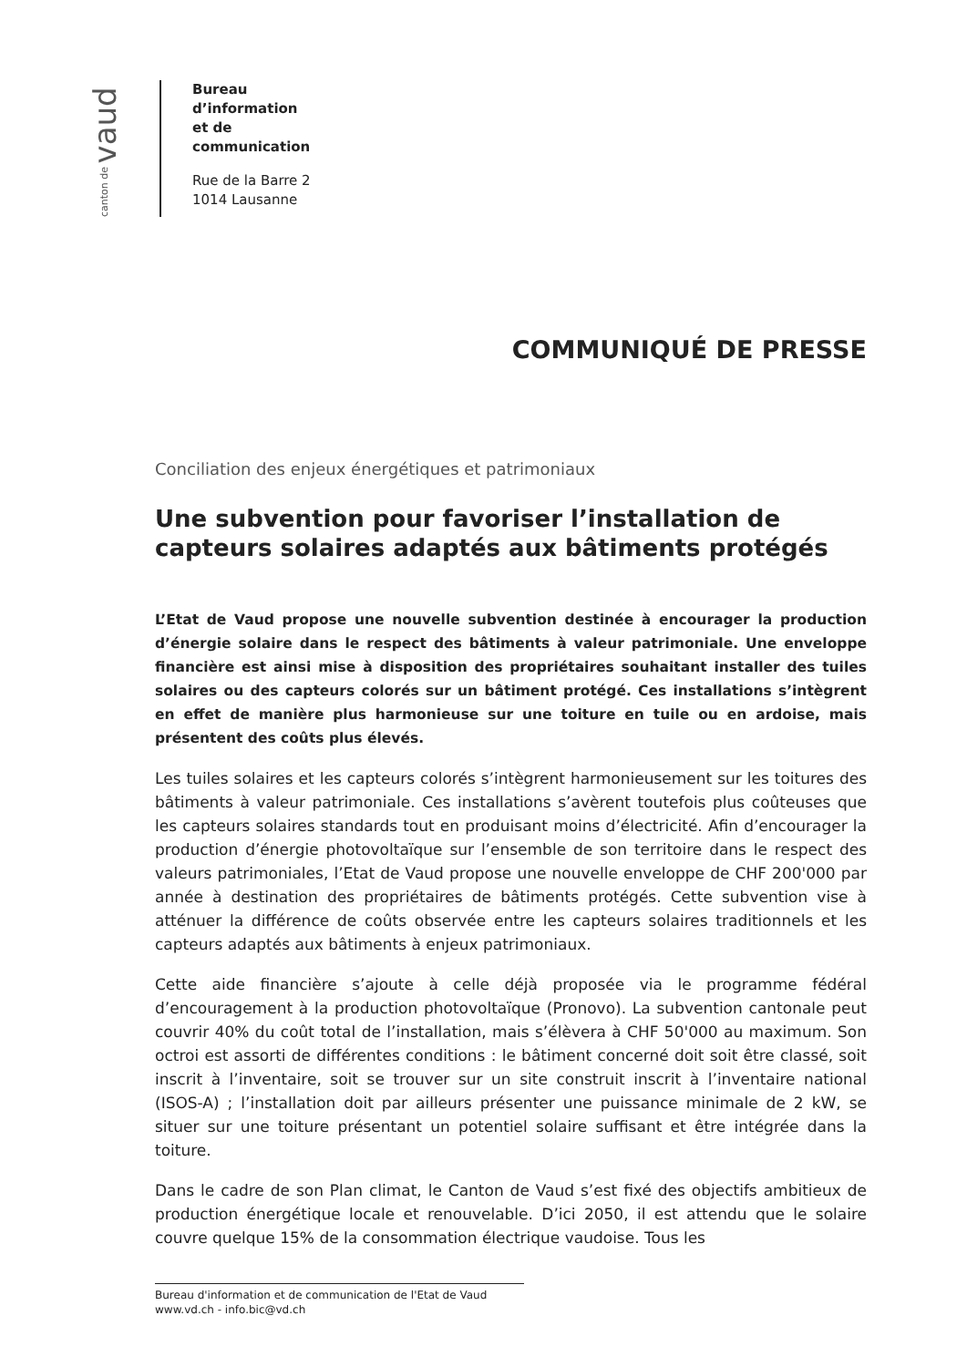canton de vaud
Bureau
d’information
et de
communication
Rue de la Barre 2
1014 Lausanne
COMMUNIQUÉ DE PRESSE
Conciliation des enjeux énergétiques et patrimoniaux
Une subvention pour favoriser l’installation de capteurs solaires adaptés aux bâtiments protégés
L’Etat de Vaud propose une nouvelle subvention destinée à encourager la production d’énergie solaire dans le respect des bâtiments à valeur patrimoniale. Une enveloppe financière est ainsi mise à disposition des propriétaires souhaitant installer des tuiles solaires ou des capteurs colorés sur un bâtiment protégé. Ces installations s’intègrent en effet de manière plus harmonieuse sur une toiture en tuile ou en ardoise, mais présentent des coûts plus élevés.
Les tuiles solaires et les capteurs colorés s’intègrent harmonieusement sur les toitures des bâtiments à valeur patrimoniale. Ces installations s’avèrent toutefois plus coûteuses que les capteurs solaires standards tout en produisant moins d’électricité. Afin d’encourager la production d’énergie photovoltaïque sur l’ensemble de son territoire dans le respect des valeurs patrimoniales, l’Etat de Vaud propose une nouvelle enveloppe de CHF 200'000 par année à destination des propriétaires de bâtiments protégés. Cette subvention vise à atténuer la différence de coûts observée entre les capteurs solaires traditionnels et les capteurs adaptés aux bâtiments à enjeux patrimoniaux.
Cette aide financière s’ajoute à celle déjà proposée via le programme fédéral d’encouragement à la production photovoltaïque (Pronovo). La subvention cantonale peut couvrir 40% du coût total de l’installation, mais s’élèvera à CHF 50'000 au maximum. Son octroi est assorti de différentes conditions : le bâtiment concerné doit soit être classé, soit inscrit à l’inventaire, soit se trouver sur un site construit inscrit à l’inventaire national (ISOS-A) ; l’installation doit par ailleurs présenter une puissance minimale de 2 kW, se situer sur une toiture présentant un potentiel solaire suffisant et être intégrée dans la toiture.
Dans le cadre de son Plan climat, le Canton de Vaud s’est fixé des objectifs ambitieux de production énergétique locale et renouvelable. D’ici 2050, il est attendu que le solaire couvre quelque 15% de la consommation électrique vaudoise. Tous les
Bureau d'information et de communication de l'Etat de Vaud
www.vd.ch - info.bic@vd.ch